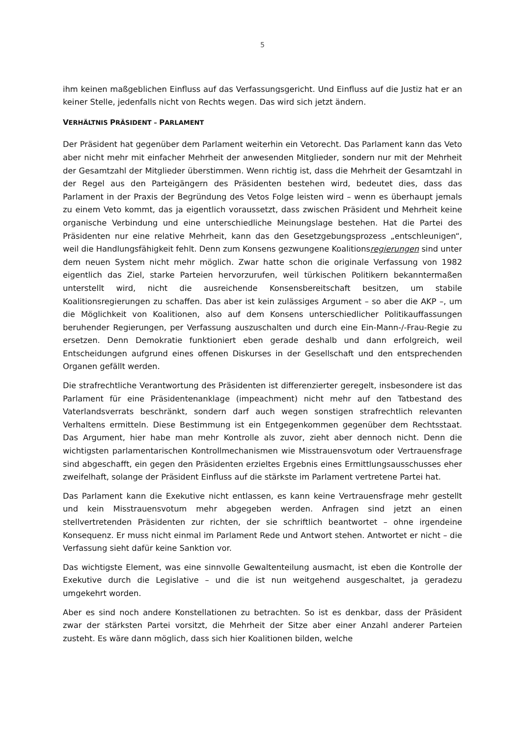5
ihm keinen maßgeblichen Einfluss auf das Verfassungsgericht. Und Einfluss auf die Justiz hat er an keiner Stelle, jedenfalls nicht von Rechts wegen. Das wird sich jetzt ändern.
VERHÄLTNIS PRÄSIDENT – PARLAMENT
Der Präsident hat gegenüber dem Parlament weiterhin ein Vetorecht. Das Parlament kann das Veto aber nicht mehr mit einfacher Mehrheit der anwesenden Mitglieder, sondern nur mit der Mehrheit der Gesamtzahl der Mitglieder überstimmen. Wenn richtig ist, dass die Mehrheit der Gesamtzahl in der Regel aus den Parteigängern des Präsidenten bestehen wird, bedeutet dies, dass das Parlament in der Praxis der Begründung des Vetos Folge leisten wird – wenn es überhaupt jemals zu einem Veto kommt, das ja eigentlich voraussetzt, dass zwischen Präsident und Mehrheit keine organische Verbindung und eine unterschiedliche Meinungslage bestehen. Hat die Partei des Präsidenten nur eine relative Mehrheit, kann das den Gesetzgebungsprozess „entschleunigen“, weil die Handlungsfähigkeit fehlt. Denn zum Konsens gezwungene Koalitionsregierungen sind unter dem neuen System nicht mehr möglich. Zwar hatte schon die originale Verfassung von 1982 eigentlich das Ziel, starke Parteien hervorzurufen, weil türkischen Politikern bekanntermaßen unterstellt wird, nicht die ausreichende Konsensbereitschaft besitzen, um stabile Koalitionsregierungen zu schaffen. Das aber ist kein zulässiges Argument – so aber die AKP –, um die Möglichkeit von Koalitionen, also auf dem Konsens unterschiedlicher Politikauffassungen beruhender Regierungen, per Verfassung auszuschalten und durch eine Ein-Mann-/-Frau-Regie zu ersetzen. Denn Demokratie funktioniert eben gerade deshalb und dann erfolgreich, weil Entscheidungen aufgrund eines offenen Diskurses in der Gesellschaft und den entsprechenden Organen gefällt werden.
Die strafrechtliche Verantwortung des Präsidenten ist differenzierter geregelt, insbesondere ist das Parlament für eine Präsidentenanklage (impeachment) nicht mehr auf den Tatbestand des Vaterlandsverrats beschränkt, sondern darf auch wegen sonstigen strafrechtlich relevanten Verhaltens ermitteln. Diese Bestimmung ist ein Entgegenkommen gegenüber dem Rechtsstaat. Das Argument, hier habe man mehr Kontrolle als zuvor, zieht aber dennoch nicht. Denn die wichtigsten parlamentarischen Kontrollmechanismen wie Misstrauensvotum oder Vertrauensfrage sind abgeschafft, ein gegen den Präsidenten erzieltes Ergebnis eines Ermittlungsausschusses eher zweifelhaft, solange der Präsident Einfluss auf die stärkste im Parlament vertretene Partei hat.
Das Parlament kann die Exekutive nicht entlassen, es kann keine Vertrauensfrage mehr gestellt und kein Misstrauensvotum mehr abgegeben werden. Anfragen sind jetzt an einen stellvertretenden Präsidenten zur richten, der sie schriftlich beantwortet – ohne irgendeine Konsequenz. Er muss nicht einmal im Parlament Rede und Antwort stehen. Antwortet er nicht – die Verfassung sieht dafür keine Sanktion vor.
Das wichtigste Element, was eine sinnvolle Gewaltenteilung ausmacht, ist eben die Kontrolle der Exekutive durch die Legislative – und die ist nun weitgehend ausgeschaltet, ja geradezu umgekehrt worden.
Aber es sind noch andere Konstellationen zu betrachten. So ist es denkbar, dass der Präsident zwar der stärksten Partei vorsitzt, die Mehrheit der Sitze aber einer Anzahl anderer Parteien zusteht. Es wäre dann möglich, dass sich hier Koalitionen bilden, welche